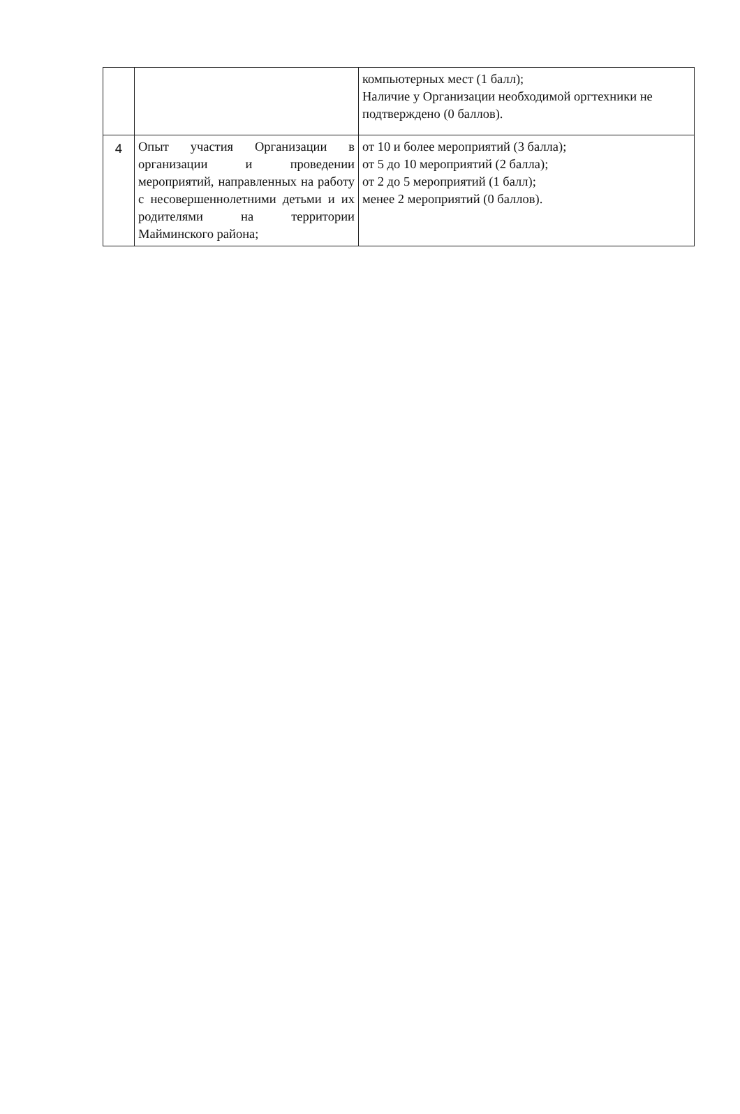| | | компьютерных мест (1 балл); Наличие у Организации необходимой оргтехники не подтверждено (0 баллов). |
| 4 | Опыт участия Организации в организации и проведении мероприятий, направленных на работу с несовершеннолетними детьми и их родителями на территории Майминского района; | от 10 и более мероприятий (3 балла); от 5 до 10 мероприятий (2 балла); от 2 до 5 мероприятий (1 балл); менее 2 мероприятий (0 баллов). |